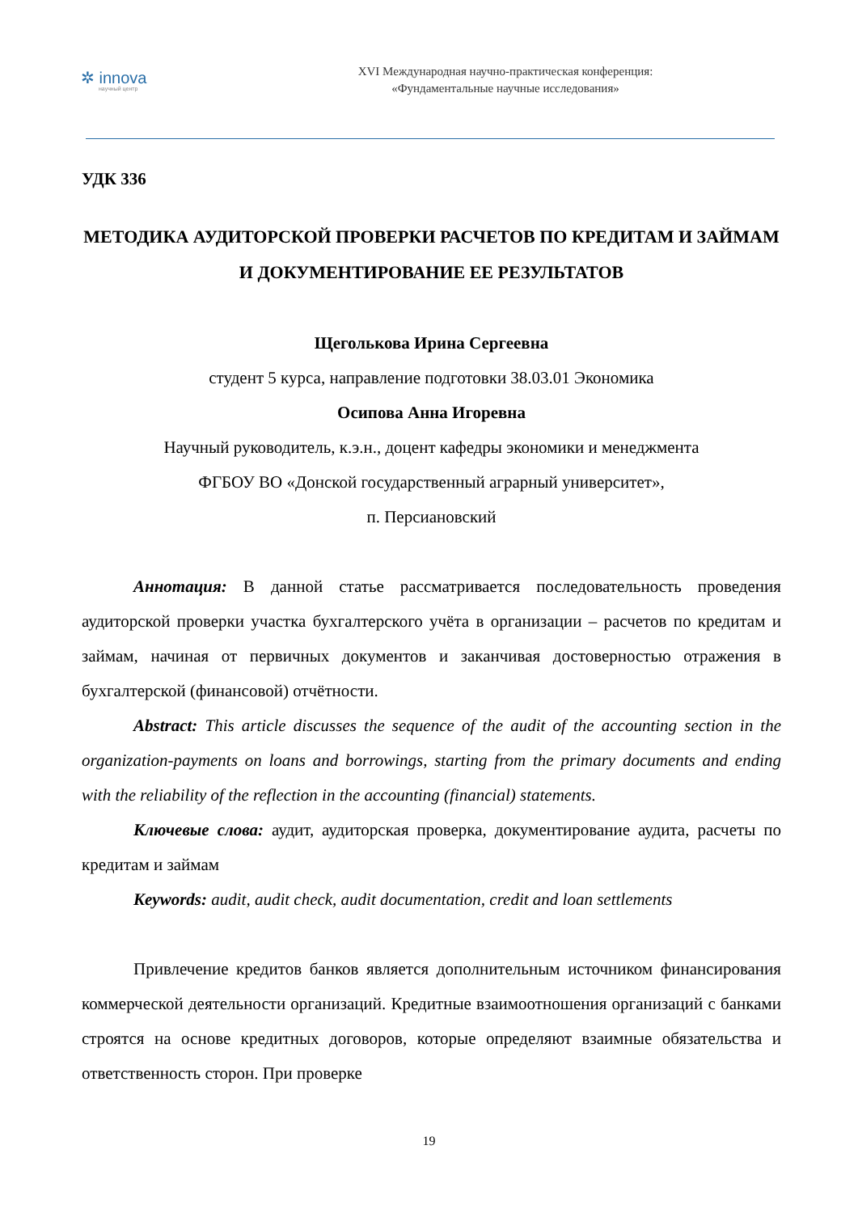✲ innova
научный центр
XVI Международная научно-практическая конференция:
«Фундаментальные научные исследования»
УДК 336
МЕТОДИКА АУДИТОРСКОЙ ПРОВЕРКИ РАСЧЕТОВ ПО КРЕДИТАМ И ЗАЙМАМ И ДОКУМЕНТИРОВАНИЕ ЕЕ РЕЗУЛЬТАТОВ
Щеголькова Ирина Сергеевна
студент 5 курса, направление подготовки 38.03.01 Экономика
Осипова Анна Игоревна
Научный руководитель, к.э.н., доцент кафедры экономики и менеджмента
ФГБОУ ВО «Донской государственный аграрный университет»,
п. Персиановский
Аннотация: В данной статье рассматривается последовательность проведения аудиторской проверки участка бухгалтерского учёта в организации – расчетов по кредитам и займам, начиная от первичных документов и заканчивая достоверностью отражения в бухгалтерской (финансовой) отчётности.
Abstract: This article discusses the sequence of the audit of the accounting section in the organization-payments on loans and borrowings, starting from the primary documents and ending with the reliability of the reflection in the accounting (financial) statements.
Ключевые слова: аудит, аудиторская проверка, документирование аудита, расчеты по кредитам и займам
Keywords: audit, audit check, audit documentation, credit and loan settlements
Привлечение кредитов банков является дополнительным источником финансирования коммерческой деятельности организаций. Кредитные взаимоотношения организаций с банками строятся на основе кредитных договоров, которые определяют взаимные обязательства и ответственность сторон. При проверке
19